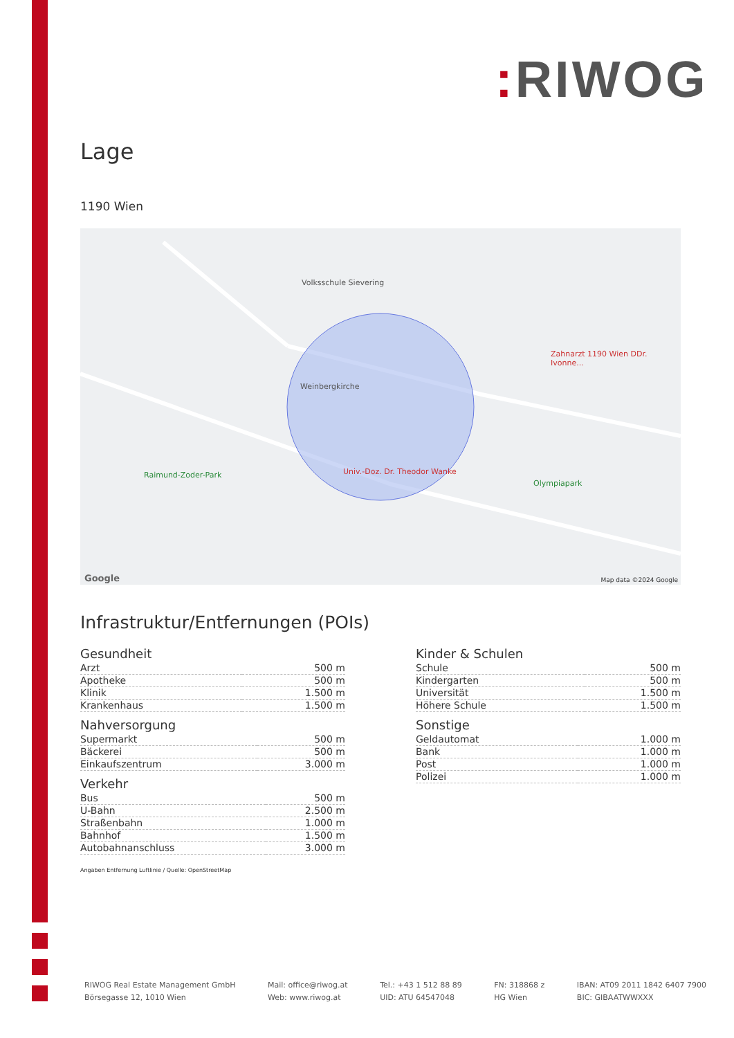: RIWOG
Lage
1190 Wien
Volksschule Sievering
Weinbergkirche
Raimund-Zoder-Park
Olympiapark
Univ.-Doz. Dr. Theodor Wanke
Zahnarzt 1190 Wien DDr. Ivonne...
Map data ©2024 Google Google
Infrastruktur/Entfernungen (POIs)
Gesundheit
| Arzt | 500 m |
| Apotheke | 500 m |
| Klinik | 1.500 m |
| Krankenhaus | 1.500 m |
Nahversorgung
| Supermarkt | 500 m |
| Bäckerei | 500 m |
| Einkaufszentrum | 3.000 m |
Verkehr
| Bus | 500 m |
| U-Bahn | 2.500 m |
| Straßenbahn | 1.000 m |
| Bahnhof | 1.500 m |
| Autobahnanschluss | 3.000 m |
Kinder & Schulen
| Schule | 500 m |
| Kindergarten | 500 m |
| Universität | 1.500 m |
| Höhere Schule | 1.500 m |
Sonstige
| Geldautomat | 1.000 m |
| Bank | 1.000 m |
| Post | 1.000 m |
| Polizei | 1.000 m |
Angaben Entfernung Luftlinie / Quelle: OpenStreetMap
RIWOG Real Estate Management GmbH
Börsegasse 12, 1010 Wien
Mail: office@riwog.at
Web: www.riwog.at
Tel.: +43 1 512 88 89
UID: ATU 64547048
FN: 318868 z
HG Wien
IBAN: AT09 2011 1842 6407 7900
BIC: GIBAATWWXXX